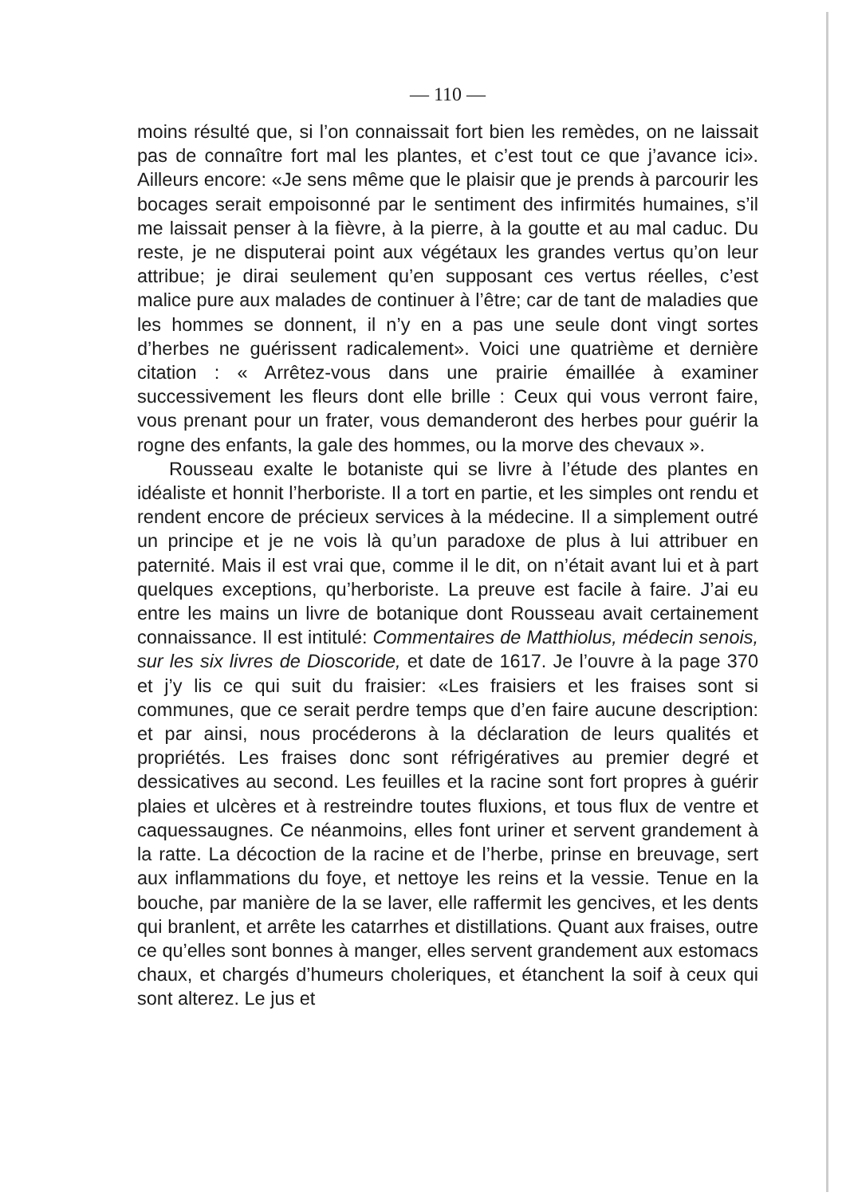— 110 —
moins résulté que, si l’on connaissait fort bien les remèdes, on ne laissait pas de connaître fort mal les plantes, et c’est tout ce que j’avance ici». Ailleurs encore: «Je sens même que le plaisir que je prends à parcourir les bocages serait empoisonné par le sentiment des infirmités humaines, s’il me laissait penser à la fièvre, à la pierre, à la goutte et au mal caduc. Du reste, je ne disputerai point aux végétaux les grandes vertus qu’on leur attribue; je dirai seulement qu’en supposant ces vertus réelles, c’est malice pure aux malades de continuer à l’être; car de tant de maladies que les hommes se donnent, il n’y en a pas une seule dont vingt sortes d’herbes ne guérissent radicalement». Voici une quatrième et dernière citation : « Arrêtez-vous dans une prairie émaillée à examiner successivement les fleurs dont elle brille : Ceux qui vous verront faire, vous prenant pour un frater, vous demanderont des herbes pour guérir la rogne des enfants, la gale des hommes, ou la morve des chevaux ».
Rousseau exalte le botaniste qui se livre à l’étude des plantes en idéaliste et honnit l’herboriste. Il a tort en partie, et les simples ont rendu et rendent encore de précieux services à la médecine. Il a simplement outré un principe et je ne vois là qu’un paradoxe de plus à lui attribuer en paternité. Mais il est vrai que, comme il le dit, on n’était avant lui et à part quelques exceptions, qu’herboriste. La preuve est facile à faire. J’ai eu entre les mains un livre de botanique dont Rousseau avait certainement connaissance. Il est intitulé: Commentaires de Matthiolus, médecin senois, sur les six livres de Dioscoride, et date de 1617. Je l’ouvre à la page 370 et j’y lis ce qui suit du fraisier: «Les fraisiers et les fraises sont si communes, que ce serait perdre temps que d’en faire aucune description: et par ainsi, nous procéderons à la déclaration de leurs qualités et propriétés. Les fraises donc sont réfrigératives au premier degré et dessicatives au second. Les feuilles et la racine sont fort propres à guérir plaies et ulcères et à restreindre toutes fluxions, et tous flux de ventre et caquessaugnes. Ce néanmoins, elles font uriner et servent grandement à la ratte. La décoction de la racine et de l’herbe, prinse en breuvage, sert aux inflammations du foye, et nettoye les reins et la vessie. Tenue en la bouche, par manière de la se laver, elle raffermit les gencives, et les dents qui branlent, et arrête les catarrhes et distillations. Quant aux fraises, outre ce qu’elles sont bonnes à manger, elles servent grandement aux estomacs chaux, et chargés d’humeurs choleriques, et étanchent la soif à ceux qui sont alterez. Le jus et